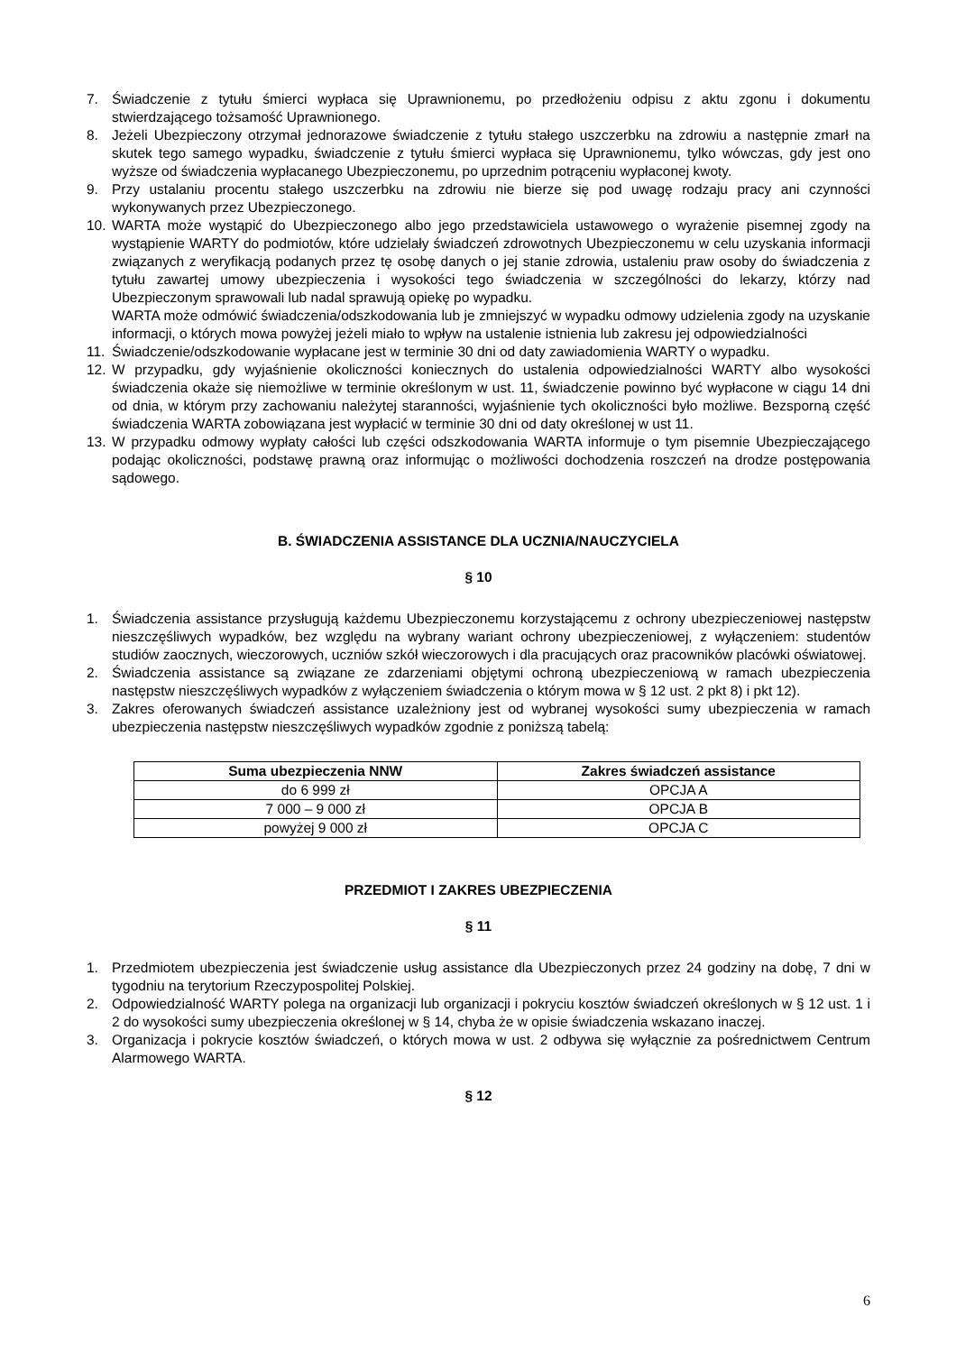7. Świadczenie z tytułu śmierci wypłaca się Uprawnionemu, po przedłożeniu odpisu z aktu zgonu i dokumentu stwierdzającego tożsamość Uprawnionego.
8. Jeżeli Ubezpieczony otrzymał jednorazowe świadczenie z tytułu stałego uszczerbku na zdrowiu a następnie zmarł na skutek tego samego wypadku, świadczenie z tytułu śmierci wypłaca się Uprawnionemu, tylko wówczas, gdy jest ono wyższe od świadczenia wypłacanego Ubezpieczonemu, po uprzednim potrąceniu wypłaconej kwoty.
9. Przy ustalaniu procentu stałego uszczerbku na zdrowiu nie bierze się pod uwagę rodzaju pracy ani czynności wykonywanych przez Ubezpieczonego.
10. WARTA może wystąpić do Ubezpieczonego albo jego przedstawiciela ustawowego o wyrażenie pisemnej zgody na wystąpienie WARTY do podmiotów, które udzielały świadczeń zdrowotnych Ubezpieczonemu w celu uzyskania informacji związanych z weryfikacją podanych przez tę osobę danych o jej stanie zdrowia, ustaleniu praw osoby do świadczenia z tytułu zawartej umowy ubezpieczenia i wysokości tego świadczenia w szczególności do lekarzy, którzy nad Ubezpieczonym sprawowali lub nadal sprawują opiekę po wypadku.
WARTA może odmówić świadczenia/odszkodowania lub je zmniejszyć w wypadku odmowy udzielenia zgody na uzyskanie informacji, o których mowa powyżej jeżeli miało to wpływ na ustalenie istnienia lub zakresu jej odpowiedzialności
11. Świadczenie/odszkodowanie wypłacane jest w terminie 30 dni od daty zawiadomienia WARTY o wypadku.
12. W przypadku, gdy wyjaśnienie okoliczności koniecznych do ustalenia odpowiedzialności WARTY albo wysokości świadczenia okaże się niemożliwe w terminie określonym w ust. 11, świadczenie powinno być wypłacone w ciągu 14 dni od dnia, w którym przy zachowaniu należytej staranności, wyjaśnienie tych okoliczności było możliwe. Bezsporną część świadczenia WARTA zobowiązana jest wypłacić w terminie 30 dni od daty określonej w ust 11.
13. W przypadku odmowy wypłaty całości lub części odszkodowania WARTA informuje o tym pisemnie Ubezpieczającego podając okoliczności, podstawę prawną oraz informując o możliwości dochodzenia roszczeń na drodze postępowania sądowego.
B. ŚWIADCZENIA ASSISTANCE DLA UCZNIA/NAUCZYCIELA
§ 10
1. Świadczenia assistance przysługują każdemu Ubezpieczonemu korzystającemu z ochrony ubezpieczeniowej następstw nieszczęśliwych wypadków, bez względu na wybrany wariant ochrony ubezpieczeniowej, z wyłączeniem: studentów studiów zaocznych, wieczorowych, uczniów szkół wieczorowych i dla pracujących oraz pracowników placówki oświatowej.
2. Świadczenia assistance są związane ze zdarzeniami objętymi ochroną ubezpieczeniową w ramach ubezpieczenia następstw nieszczęśliwych wypadków z wyłączeniem świadczenia o którym mowa w § 12 ust. 2 pkt 8) i pkt 12).
3. Zakres oferowanych świadczeń assistance uzależniony jest od wybranej wysokości sumy ubezpieczenia w ramach ubezpieczenia następstw nieszczęśliwych wypadków zgodnie z poniższą tabelą:
| Suma ubezpieczenia NNW | Zakres świadczeń assistance |
| --- | --- |
| do 6 999 zł | OPCJA A |
| 7 000 – 9 000 zł | OPCJA B |
| powyżej 9 000 zł | OPCJA C |
PRZEDMIOT I ZAKRES UBEZPIECZENIA
§ 11
1. Przedmiotem ubezpieczenia jest świadczenie usług assistance dla Ubezpieczonych przez 24 godziny na dobę, 7 dni w tygodniu na terytorium Rzeczypospolitej Polskiej.
2. Odpowiedzialność WARTY polega na organizacji lub organizacji i pokryciu kosztów świadczeń określonych w § 12 ust. 1 i 2 do wysokości sumy ubezpieczenia określonej w § 14, chyba że w opisie świadczenia wskazano inaczej.
3. Organizacja i pokrycie kosztów świadczeń, o których mowa w ust. 2 odbywa się wyłącznie za pośrednictwem Centrum Alarmowego WARTA.
§ 12
6